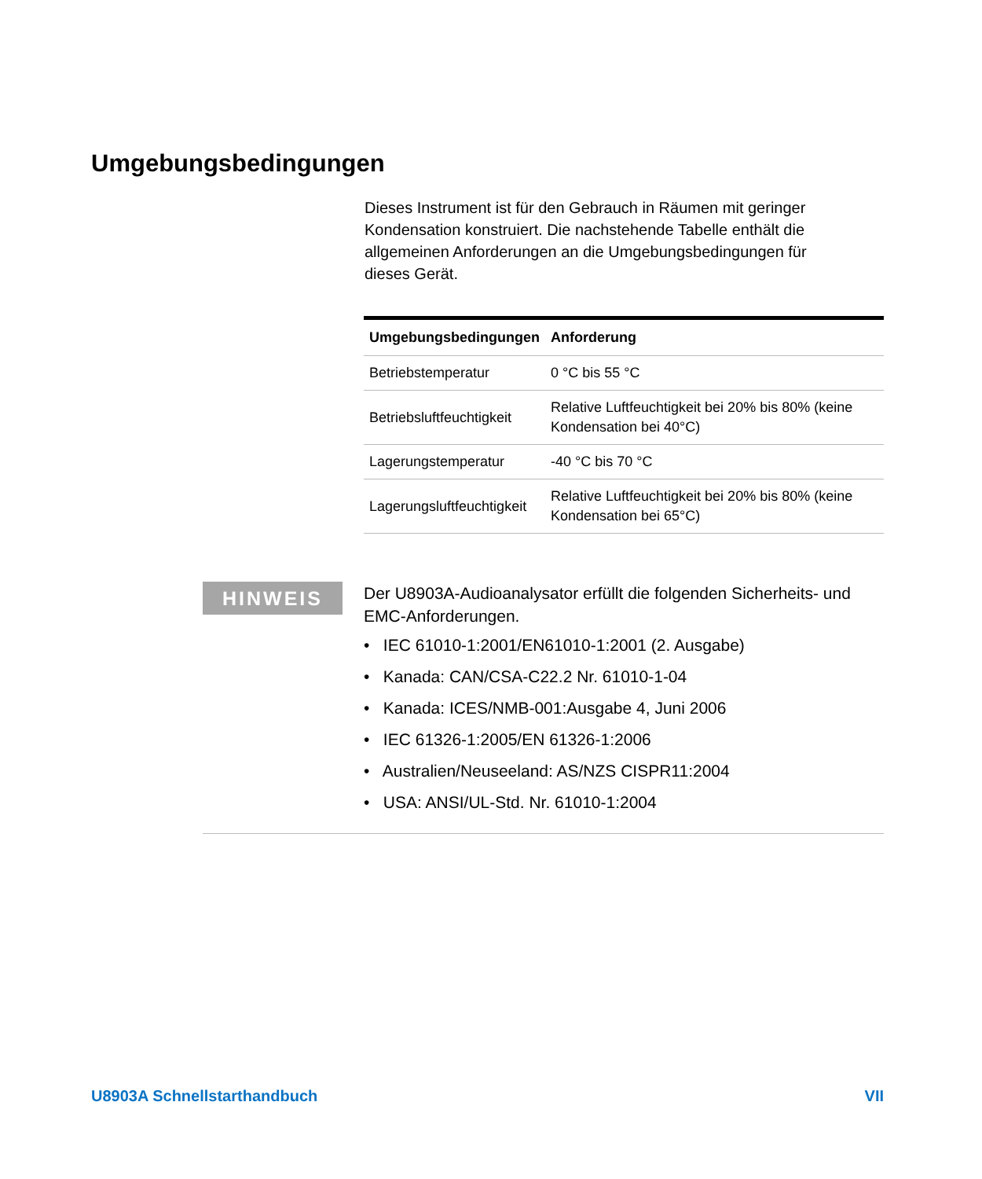Umgebungsbedingungen
Dieses Instrument ist für den Gebrauch in Räumen mit geringer Kondensation konstruiert. Die nachstehende Tabelle enthält die allgemeinen Anforderungen an die Umgebungsbedingungen für dieses Gerät.
| Umgebungsbedingungen | Anforderung |
| --- | --- |
| Betriebstemperatur | 0 °C bis 55 °C |
| Betriebsluftfeuchtigkeit | Relative Luftfeuchtigkeit bei 20% bis 80% (keine Kondensation bei 40°C) |
| Lagerungstemperatur | -40 °C bis 70 °C |
| Lagerungsluftfeuchtigkeit | Relative Luftfeuchtigkeit bei 20% bis 80% (keine Kondensation bei 65°C) |
HINWEIS
Der U8903A-Audioanalysator erfüllt die folgenden Sicherheits- und EMC-Anforderungen.
• IEC 61010-1:2001/EN61010-1:2001 (2. Ausgabe)
• Kanada: CAN/CSA-C22.2 Nr. 61010-1-04
• Kanada: ICES/NMB-001:Ausgabe 4, Juni 2006
• IEC 61326-1:2005/EN 61326-1:2006
• Australien/Neuseeland: AS/NZS CISPR11:2004
• USA: ANSI/UL-Std. Nr. 61010-1:2004
U8903A Schnellstarthandbuch VII